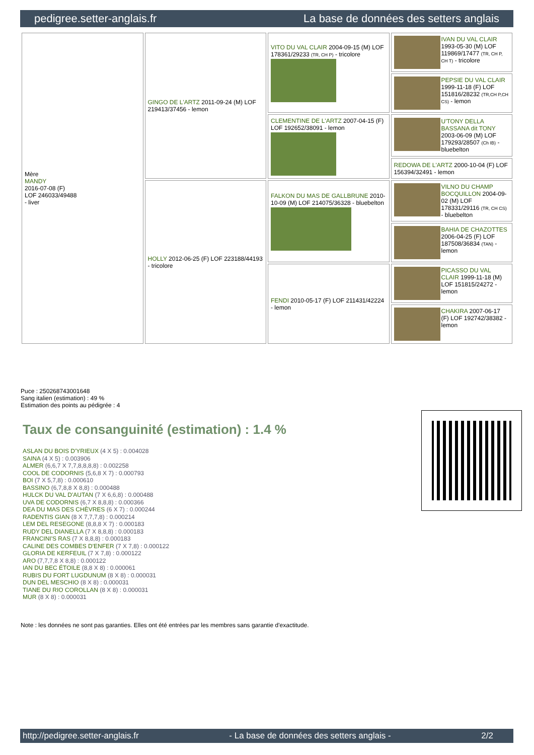pedigree.setter-anglais.fr La base de données des setters anglais
| Mère MANDY 2016-07-08 (F) LOF 246033/49488 - liver | GINGO DE L'ARTZ 2011-09-24 (M) LOF 219413/37456 - lemon | VITO DU VAL CLAIR 2004-09-15 (M) LOF 178361/29233 (TR, CH P) - tricolore | IVAN DU VAL CLAIR 1993-05-30 (M) LOF 119869/17477 (TR, CH P, CH T) - tricolore |
| | | | PEPSIE DU VAL CLAIR 1999-11-18 (F) LOF 151816/28232 (TR,CH P,CH CS) - lemon |
| | | CLEMENTINE DE L'ARTZ 2007-04-15 (F) LOF 192652/38091 - lemon | U'TONY DELLA BASSANA dit TONY 2003-06-09 (M) LOF 179293/28507 (Ch IB) - bluebelton |
| | | | REDOWA DE L'ARTZ 2000-10-04 (F) LOF 156394/32491 - lemon |
| | HOLLY 2012-06-25 (F) LOF 223188/44193 - tricolore | FALKON DU MAS DE GALLBRUNE 2010-10-09 (M) LOF 214075/36328 - bluebelton | VILNO DU CHAMP BOCQUILLON 2004-09-02 (M) LOF 178331/29116 (TR, CH CS) - bluebelton |
| | | | BAHIA DE CHAZOTTES 2006-04-25 (F) LOF 187508/36834 (TAN) - lemon |
| | | FENDI 2010-05-17 (F) LOF 211431/42224 - lemon | PICASSO DU VAL CLAIR 1999-11-18 (M) LOF 151815/24272 - lemon |
| | | | CHAKIRA 2007-06-17 (F) LOF 192742/38382 - lemon |
Puce : 250268743001648
Sang italien (estimation) : 49 %
Estimation des points au pédigrée : 4
Taux de consanguinité (estimation) : 1.4 %
ASLAN DU BOIS D'YRIEUX (4 X 5) : 0.004028
SAINA (4 X 5) : 0.003906
ALMER (6,6,7 X 7,7,8,8,8,8) : 0.002258
COOL DE CODORNIS (5,6,8 X 7) : 0.000793
BOI (7 X 5,7,8) : 0.000610
BASSINO (6,7,8,8 X 8,8) : 0.000488
HULCK DU VAL D'AUTAN (7 X 6,6,8) : 0.000488
UVA DE CODORNIS (6,7 X 8,8,8) : 0.000366
DEA DU MAS DES CHÈVRES (6 X 7) : 0.000244
RADENTIS GIAN (8 X 7,7,7,8) : 0.000214
LEM DEL RESEGONE (8,8,8 X 7) : 0.000183
RUDY DEL DIANELLA (7 X 8,8,8) : 0.000183
FRANCINI'S RAS (7 X 8,8,8) : 0.000183
CALINE DES COMBES D'ENFER (7 X 7,8) : 0.000122
GLORIA DE KERFEUIL (7 X 7,8) : 0.000122
ARO (7,7,7,8 X 8,8) : 0.000122
IAN DU BEC ÉTOILE (8,8 X 8) : 0.000061
RUBIS DU FORT LUGDUNUM (8 X 8) : 0.000031
DUN DEL MESCHIO (8 X 8) : 0.000031
TIANE DU RIO COROLLAN (8 X 8) : 0.000031
MUR (8 X 8) : 0.000031
Note : les données ne sont pas garanties. Elles ont été entrées par les membres sans garantie d'exactitude.
http://pedigree.setter-anglais.fr - La base de données des setters anglais - 2/2